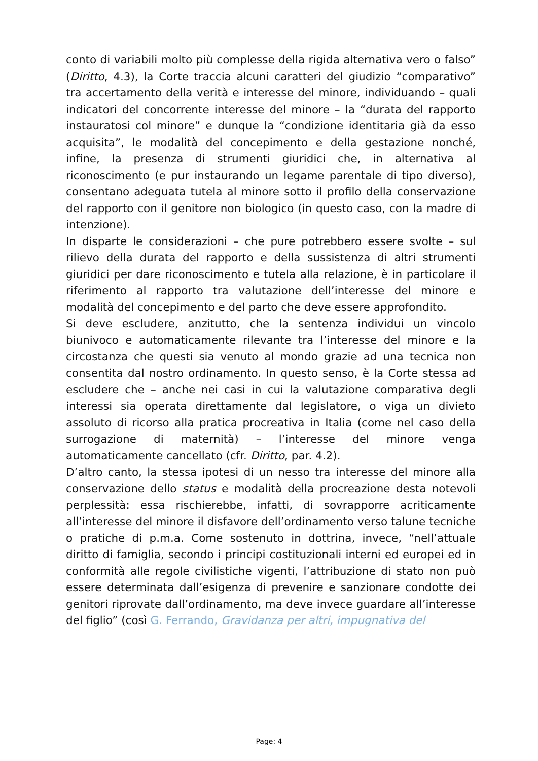conto di variabili molto più complesse della rigida alternativa vero o falso” (Diritto, 4.3), la Corte traccia alcuni caratteri del giudizio “comparativo” tra accertamento della verità e interesse del minore, individuando – quali indicatori del concorrente interesse del minore – la “durata del rapporto instauratosi col minore” e dunque la “condizione identitaria già da esso acquisita”, le modalità del concepimento e della gestazione nonché, infine, la presenza di strumenti giuridici che, in alternativa al riconoscimento (e pur instaurando un legame parentale di tipo diverso), consentano adeguata tutela al minore sotto il profilo della conservazione del rapporto con il genitore non biologico (in questo caso, con la madre di intenzione).
In disparte le considerazioni – che pure potrebbero essere svolte – sul rilievo della durata del rapporto e della sussistenza di altri strumenti giuridici per dare riconoscimento e tutela alla relazione, è in particolare il riferimento al rapporto tra valutazione dell’interesse del minore e modalità del concepimento e del parto che deve essere approfondito.
Si deve escludere, anzitutto, che la sentenza individui un vincolo biunivoco e automaticamente rilevante tra l’interesse del minore e la circostanza che questi sia venuto al mondo grazie ad una tecnica non consentita dal nostro ordinamento. In questo senso, è la Corte stessa ad escludere che – anche nei casi in cui la valutazione comparativa degli interessi sia operata direttamente dal legislatore, o viga un divieto assoluto di ricorso alla pratica procreativa in Italia (come nel caso della surrogazione di maternità) – l’interesse del minore venga automaticamente cancellato (cfr. Diritto, par. 4.2).
D’altro canto, la stessa ipotesi di un nesso tra interesse del minore alla conservazione dello status e modalità della procreazione desta notevoli perplessità: essa rischierebbe, infatti, di sovrapporre acriticamente all’interesse del minore il disfavore dell’ordinamento verso talune tecniche o pratiche di p.m.a. Come sostenuto in dottrina, invece, “nell’attuale diritto di famiglia, secondo i principi costituzionali interni ed europei ed in conformità alle regole civilistiche vigenti, l’attribuzione di stato non può essere determinata dall’esigenza di prevenire e sanzionare condotte dei genitori riprovate dall’ordinamento, ma deve invece guardare all’interesse del figlio” (così G. Ferrando, Gravidanza per altri, impugnativa del
Page: 4